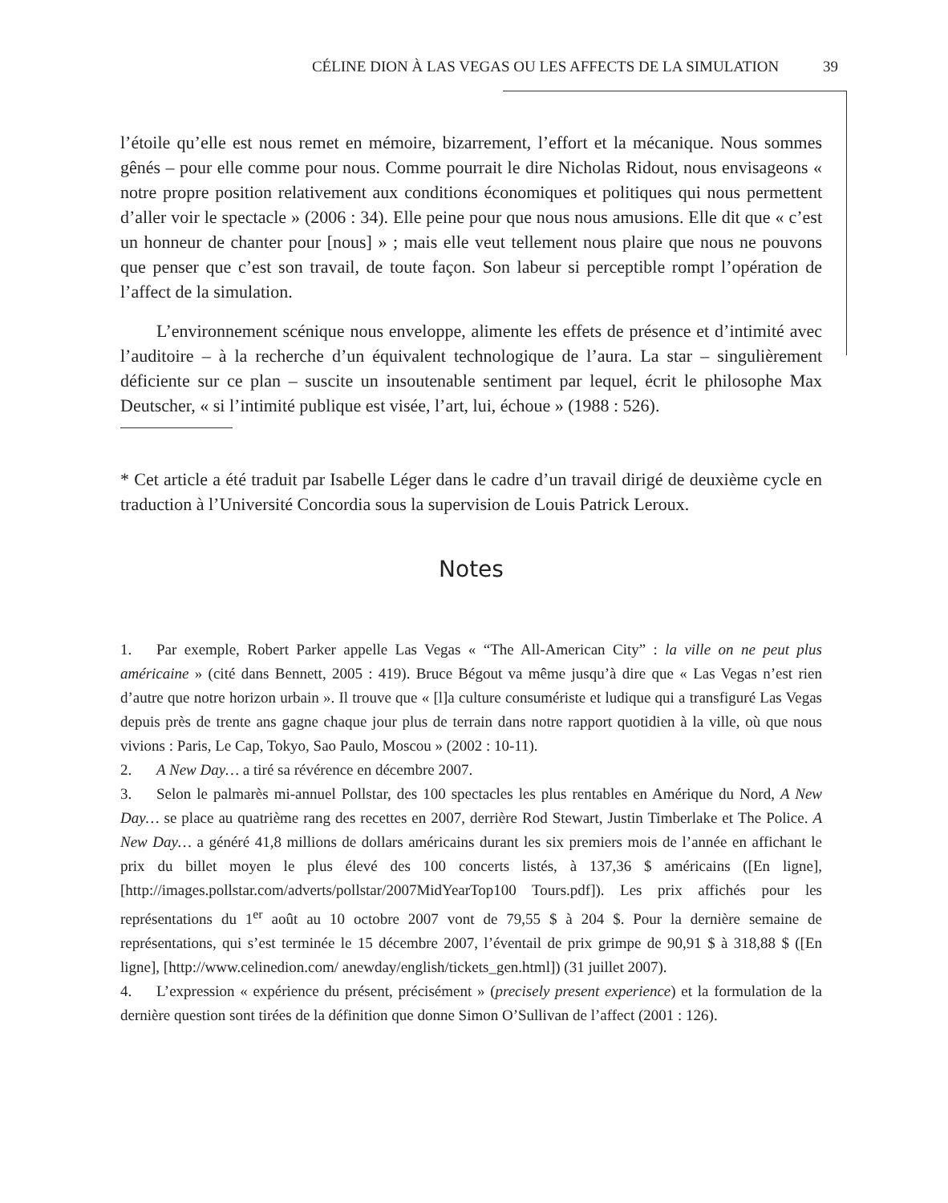CÉLINE DION À LAS VEGAS OU LES AFFECTS DE LA SIMULATION 39
l’étoile qu’elle est nous remet en mémoire, bizarrement, l’effort et la mécanique. Nous sommes gênés – pour elle comme pour nous. Comme pourrait le dire Nicholas Ridout, nous envisageons « notre propre position relativement aux conditions économiques et politiques qui nous permettent d’aller voir le spectacle » (2006 : 34). Elle peine pour que nous nous amusions. Elle dit que « c’est un honneur de chanter pour [nous] » ; mais elle veut tellement nous plaire que nous ne pouvons que penser que c’est son travail, de toute façon. Son labeur si perceptible rompt l’opération de l’affect de la simulation.
L’environnement scénique nous enveloppe, alimente les effets de présence et d’intimité avec l’auditoire – à la recherche d’un équivalent technologique de l’aura. La star – singulièrement déficiente sur ce plan – suscite un insoutenable sentiment par lequel, écrit le philosophe Max Deutscher, « si l’intimité publique est visée, l’art, lui, échoue » (1988 : 526).
* Cet article a été traduit par Isabelle Léger dans le cadre d’un travail dirigé de deuxième cycle en traduction à l’Université Concordia sous la supervision de Louis Patrick Leroux.
Notes
1. Par exemple, Robert Parker appelle Las Vegas « “The All-American City” : la ville on ne peut plus américaine » (cité dans Bennett, 2005 : 419). Bruce Bégout va même jusqu’à dire que « Las Vegas n’est rien d’autre que notre horizon urbain ». Il trouve que « [l]a culture consumériste et ludique qui a transfiguré Las Vegas depuis près de trente ans gagne chaque jour plus de terrain dans notre rapport quotidien à la ville, où que nous vivions : Paris, Le Cap, Tokyo, Sao Paulo, Moscou » (2002 : 10-11).
2. A New Day… a tiré sa révérence en décembre 2007.
3. Selon le palmarès mi-annuel Pollstar, des 100 spectacles les plus rentables en Amérique du Nord, A New Day… se place au quatrième rang des recettes en 2007, derrière Rod Stewart, Justin Timberlake et The Police. A New Day… a généré 41,8 millions de dollars américains durant les six premiers mois de l’année en affichant le prix du billet moyen le plus élevé des 100 concerts listés, à 137,36 $ américains ([En ligne], [http://images.pollstar.com/adverts/pollstar/2007MidYearTop100 Tours.pdf]). Les prix affichés pour les représentations du 1<sup>er</sup> août au 10 octobre 2007 vont de 79,55 $ à 204 $. Pour la dernière semaine de représentations, qui s’est terminée le 15 décembre 2007, l’éventail de prix grimpe de 90,91 $ à 318,88 $ ([En ligne], [http://www.celinedion.com/ anewday/english/tickets_gen.html]) (31 juillet 2007).
4. L’expression « expérience du présent, précisément » (precisely present experience) et la formulation de la dernière question sont tirées de la définition que donne Simon O’Sullivan de l’affect (2001 : 126).